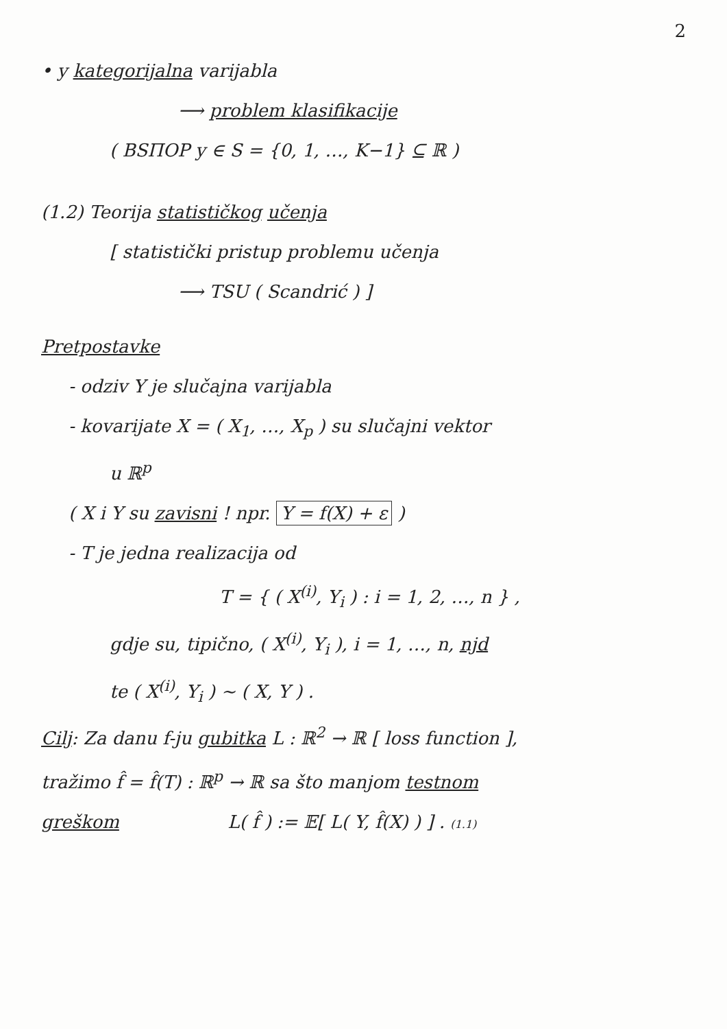2
• y kategorijalna varijabla
⟶ problem klasifikacije
( ВЅПОР y ∈ S = {0, 1, …, K−1} ⊆ ℝ )
(1.2) Teorija statističkog učenja
[ statistički pristup problemu učenja
⟶ TSU ( Scandrić ) ]
Pretpostavke
- odziv Y je slučajna varijabla
- kovarijate X = ( X<sub>1</sub>, …, X<sub>p</sub> ) su slučajni vektor
u ℝ<sup>p</sup>
( X i Y su zavisni ! npr. Y = f(X) + ε )
- T je jedna realizacija od
T = { ( X<sup>(i)</sup>, Y<sub>i</sub> ) : i = 1, 2, …, n } ,
gdje su, tipično, ( X<sup>(i)</sup>, Y<sub>i</sub> ), i = 1, …, n, njd
te ( X<sup>(i)</sup>, Y<sub>i</sub> ) ~ ( X, Y ) .
Cilj: Za danu f-ju gubitka L : ℝ<sup>2</sup> → ℝ [ loss function ],
tražimo f̂ = f̂(T) : ℝ<sup>p</sup> → ℝ sa što manjom testnom
greškom L( f̂ ) := 𝔼[ L( Y, f̂(X) ) ] . (1.1)